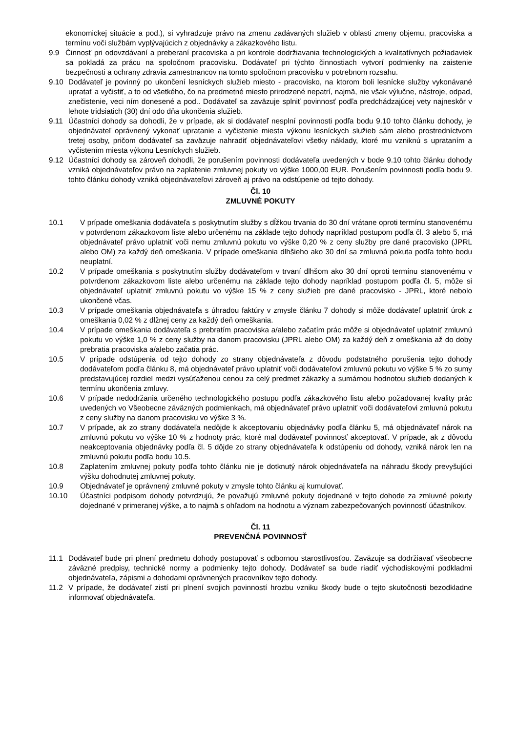ekonomickej situácie a pod.), si vyhradzuje právo na zmenu zadávaných služieb v oblasti zmeny objemu, pracoviska a termínu voči službám vyplývajúcich z objednávky a zákazkového listu.
9.9 Činnosť pri odovzdávaní a preberaní pracoviska a pri kontrole dodržiavania technologických a kvalitatívnych požiadaviek sa pokladá za prácu na spoločnom pracovisku. Dodávateľ pri týchto činnostiach vytvorí podmienky na zaistenie bezpečnosti a ochrany zdravia zamestnancov na tomto spoločnom pracovisku v potrebnom rozsahu.
9.10 Dodávateľ je povinný po ukončení lesníckych služieb miesto - pracovisko, na ktorom boli lesnícke služby vykonávané upratať a vyčistiť, a to od všetkého, čo na predmetné miesto prirodzené nepatrí, najmä, nie však výlučne, nástroje, odpad, znečistenie, veci ním donesené a pod.. Dodávateľ sa zaväzuje splniť povinnosť podľa predchádzajúcej vety najneskôr v lehote tridsiatich (30) dní odo dňa ukončenia služieb.
9.11 Účastníci dohody sa dohodli, že v prípade, ak si dodávateľ nesplní povinnosti podľa bodu 9.10 tohto článku dohody, je objednávateľ oprávnený vykonať upratanie a vyčistenie miesta výkonu lesníckych služieb sám alebo prostredníctvom tretej osoby, pričom dodávateľ sa zaväzuje nahradiť objednávateľovi všetky náklady, ktoré mu vzniknú s uprataním a vyčistením miesta výkonu Lesníckych služieb.
9.12 Účastníci dohody sa zároveň dohodli, že porušením povinnosti dodávateľa uvedených v bode 9.10 tohto článku dohody vzniká objednávateľov právo na zaplatenie zmluvnej pokuty vo výške 1000,00 EUR. Porušením povinnosti podľa bodu 9. tohto článku dohody vzniká objednávateľovi zároveň aj právo na odstúpenie od tejto dohody.
Čl. 10
ZMLUVNÉ POKUTY
10.1 V prípade omeškania dodávateľa s poskytnutím služby s dĺžkou trvania do 30 dní vrátane oproti termínu stanovenému v potvrdenom zákazkovom liste alebo určenému na základe tejto dohody napríklad postupom podľa čl. 3 alebo 5, má objednávateľ právo uplatniť voči nemu zmluvnú pokutu vo výške 0,20 % z ceny služby pre dané pracovisko (JPRL alebo OM) za každý deň omeškania. V prípade omeškania dlhšieho ako 30 dní sa zmluvná pokuta podľa tohto bodu neuplatní.
10.2 V prípade omeškania s poskytnutím služby dodávateľom v trvaní dlhšom ako 30 dní oproti termínu stanovenému v potvrdenom zákazkovom liste alebo určenému na základe tejto dohody napríklad postupom podľa čl. 5, môže si objednávateľ uplatniť zmluvnú pokutu vo výške 15 % z ceny služieb pre dané pracovisko - JPRL, ktoré nebolo ukončené včas.
10.3 V prípade omeškania objednávateľa s úhradou faktúry v zmysle článku 7 dohody si môže dodávateľ uplatniť úrok z omeškania 0,02 % z dlžnej ceny za každý deň omeškania.
10.4 V prípade omeškania dodávateľa s prebratím pracoviska a/alebo začatím prác môže si objednávateľ uplatniť zmluvnú pokutu vo výške 1,0 % z ceny služby na danom pracovisku (JPRL alebo OM) za každý deň z omeškania až do doby prebratia pracoviska a/alebo začatia prác.
10.5 V prípade odstúpenia od tejto dohody zo strany objednávateľa z dôvodu podstatného porušenia tejto dohody dodávateľom podľa článku 8, má objednávateľ právo uplatniť voči dodávateľovi zmluvnú pokutu vo výške 5 % zo sumy predstavujúcej rozdiel medzi vysúťaženou cenou za celý predmet zákazky a sumárnou hodnotou služieb dodaných k termínu ukončenia zmluvy.
10.6 V prípade nedodržania určeného technologického postupu podľa zákazkového listu alebo požadovanej kvality prác uvedených vo Všeobecne záväzných podmienkach, má objednávateľ právo uplatniť voči dodávateľovi zmluvnú pokutu z ceny služby na danom pracovisku vo výške 3 %.
10.7 V prípade, ak zo strany dodávateľa nedôjde k akceptovaniu objednávky podľa článku 5, má objednávateľ nárok na zmluvnú pokutu vo výške 10 % z hodnoty prác, ktoré mal dodávateľ povinnosť akceptovať. V prípade, ak z dôvodu neakceptovania objednávky podľa čl. 5 dôjde zo strany objednávateľa k odstúpeniu od dohody, vzniká nárok len na zmluvnú pokutu podľa bodu 10.5.
10.8 Zaplatením zmluvnej pokuty podľa tohto článku nie je dotknutý nárok objednávateľa na náhradu škody prevyšujúci výšku dohodnutej zmluvnej pokuty.
10.9 Objednávateľ je oprávnený zmluvné pokuty v zmysle tohto článku aj kumulovať.
10.10 Účastníci podpisom dohody potvrdzujú, že považujú zmluvné pokuty dojednané v tejto dohode za zmluvné pokuty dojednané v primeranej výške, a to najmä s ohľadom na hodnotu a význam zabezpečovaných povinností účastníkov.
Čl. 11
PREVENČNÁ POVINNOSŤ
11.1 Dodávateľ bude pri plnení predmetu dohody postupovať s odbornou starostlivosťou. Zaväzuje sa dodržiavať všeobecne záväzné predpisy, technické normy a podmienky tejto dohody. Dodávateľ sa bude riadiť východiskovými podkladmi objednávateľa, zápismi a dohodami oprávnených pracovníkov tejto dohody.
11.2 V prípade, že dodávateľ zistí pri plnení svojich povinností hrozbu vzniku škody bude o tejto skutočnosti bezodkladne informovať objednávateľa.